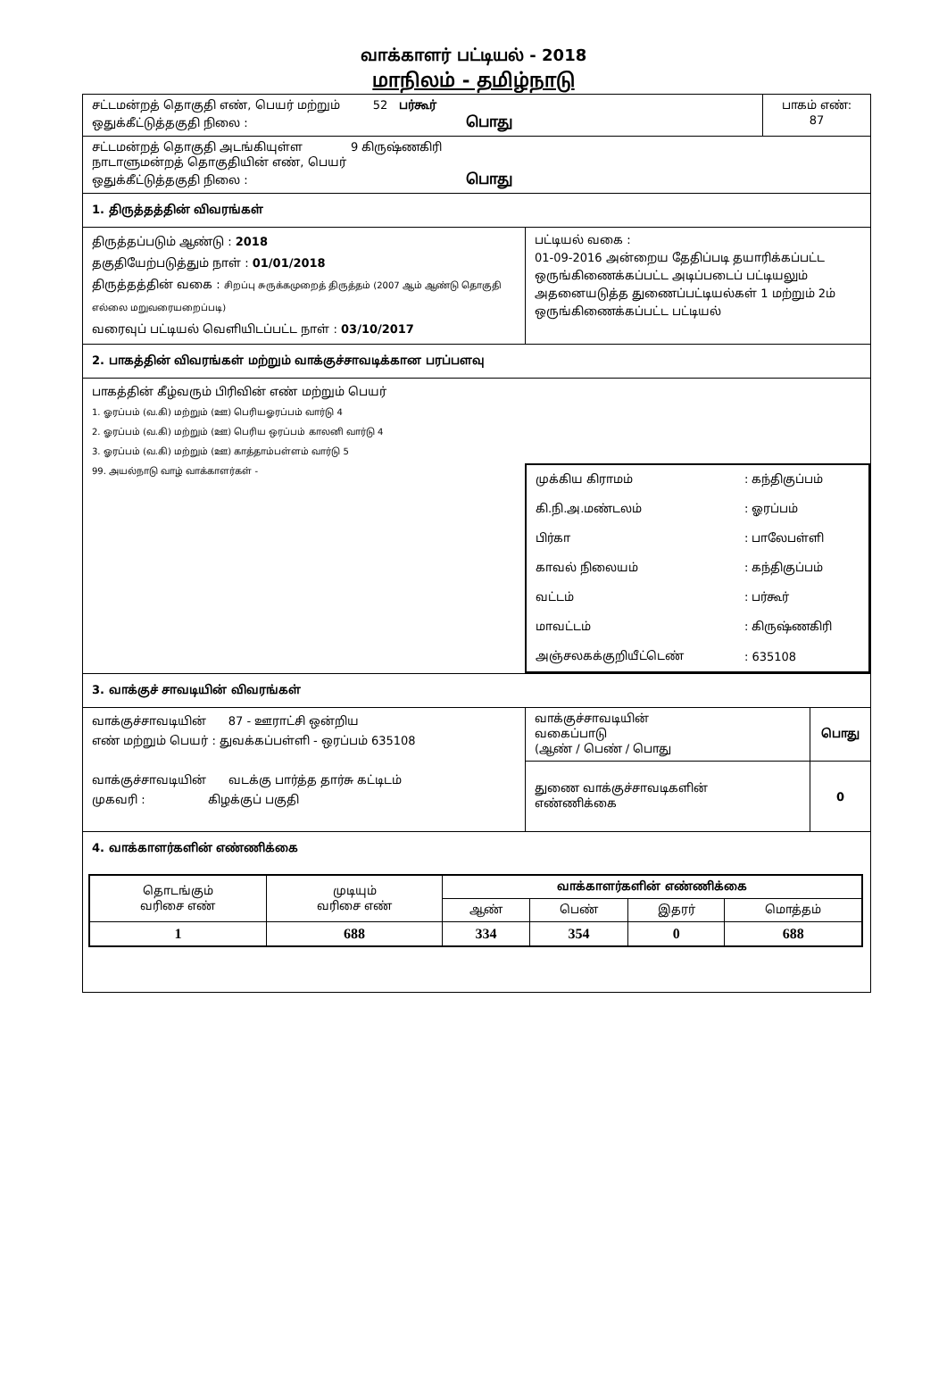வாக்காளர் பட்டியல் - 2018
மாநிலம் - தமிழ்நாடு
சட்டமன்றத் தொகுதி எண், பெயர் மற்றும் 52 பர்கூர்
ஒதுக்கீட்டுத்தகுதி நிலை : பொது
பாகம் எண்:
87
சட்டமன்றத் தொகுதி அடங்கியுள்ள 9 கிருஷ்ணகிரி
நாடாளுமன்றத் தொகுதியின் எண், பெயர்
ஒதுக்கீட்டுத்தகுதி நிலை : பொது
1. திருத்தத்தின் விவரங்கள்
திருத்தப்படும் ஆண்டு : 2018
தகுதியேற்படுத்தும் நாள் : 01/01/2018
திருத்தத்தின் வகை : சிறப்பு சுருக்கமுறைத் திருத்தம் (2007 ஆம் ஆண்டு தொகுதி எல்லை மறுவரையறைப்படி)
வரைவுப் பட்டியல் வெளியிடப்பட்ட நாள் : 03/10/2017
பட்டியல் வகை :
01-09-2016 அன்றைய தேதிப்படி தயாரிக்கப்பட்ட ஒருங்கிணைக்கப்பட்ட அடிப்படைப் பட்டியலும் அதனையடுத்த துணைப்பட்டியல்கள் 1 மற்றும் 2ம் ஒருங்கிணைக்கப்பட்ட பட்டியல்
2. பாகத்தின் விவரங்கள் மற்றும் வாக்குச்சாவடிக்கான பரப்பளவு
பாகத்தின் கீழ்வரும் பிரிவின் எண் மற்றும் பெயர்
1. ஓரப்பம் (வ.கி) மற்றும் (ஊ) பெரியஓரப்பம் வார்டு 4
2. ஓரப்பம் (வ.கி) மற்றும் (ஊ) பெரிய ஒரப்பம் காலனி வார்டு 4
3. ஓரப்பம் (வ.கி) மற்றும் (ஊ) காத்தாம்பள்ளம் வார்டு 5
99. அயல்நாடு வாழ் வாக்காளர்கள் -
| முக்கிய கிராமம் | : கந்திகுப்பம் |
| கி.நி.அ.மண்டலம் | : ஓரப்பம் |
| பிர்கா | : பாலேபள்ளி |
| காவல் நிலையம் | : கந்திகுப்பம் |
| வட்டம் | : பர்கூர் |
| மாவட்டம் | : கிருஷ்ணகிரி |
| அஞ்சலகக்குறியீட்டெண் | : 635108 |
3. வாக்குச் சாவடியின் விவரங்கள்
வாக்குச்சாவடியின் 87 - ஊராட்சி ஒன்றிய
எண் மற்றும் பெயர் : துவக்கப்பள்ளி - ஒரப்பம் 635108
வாக்குச்சாவடியின் வடக்கு பார்த்த தார்சு கட்டிடம்
முகவரி : கிழக்குப் பகுதி
| வாக்குச்சாவடியின் வகைப்பாடு (ஆண் / பெண் / பொது | பொது |
| துணை வாக்குச்சாவடிகளின் எண்ணிக்கை | 0 |
4. வாக்காளர்களின் எண்ணிக்கை
| தொடங்கும் வரிசை எண் | முடியும் வரிசை எண் | வாக்காளர்களின் எண்ணிக்கை | | | |
| --- | --- | --- | --- | --- | --- |
| | | ஆண் | பெண் | இதரர் | மொத்தம் |
| 1 | 688 | 334 | 354 | 0 | 688 |